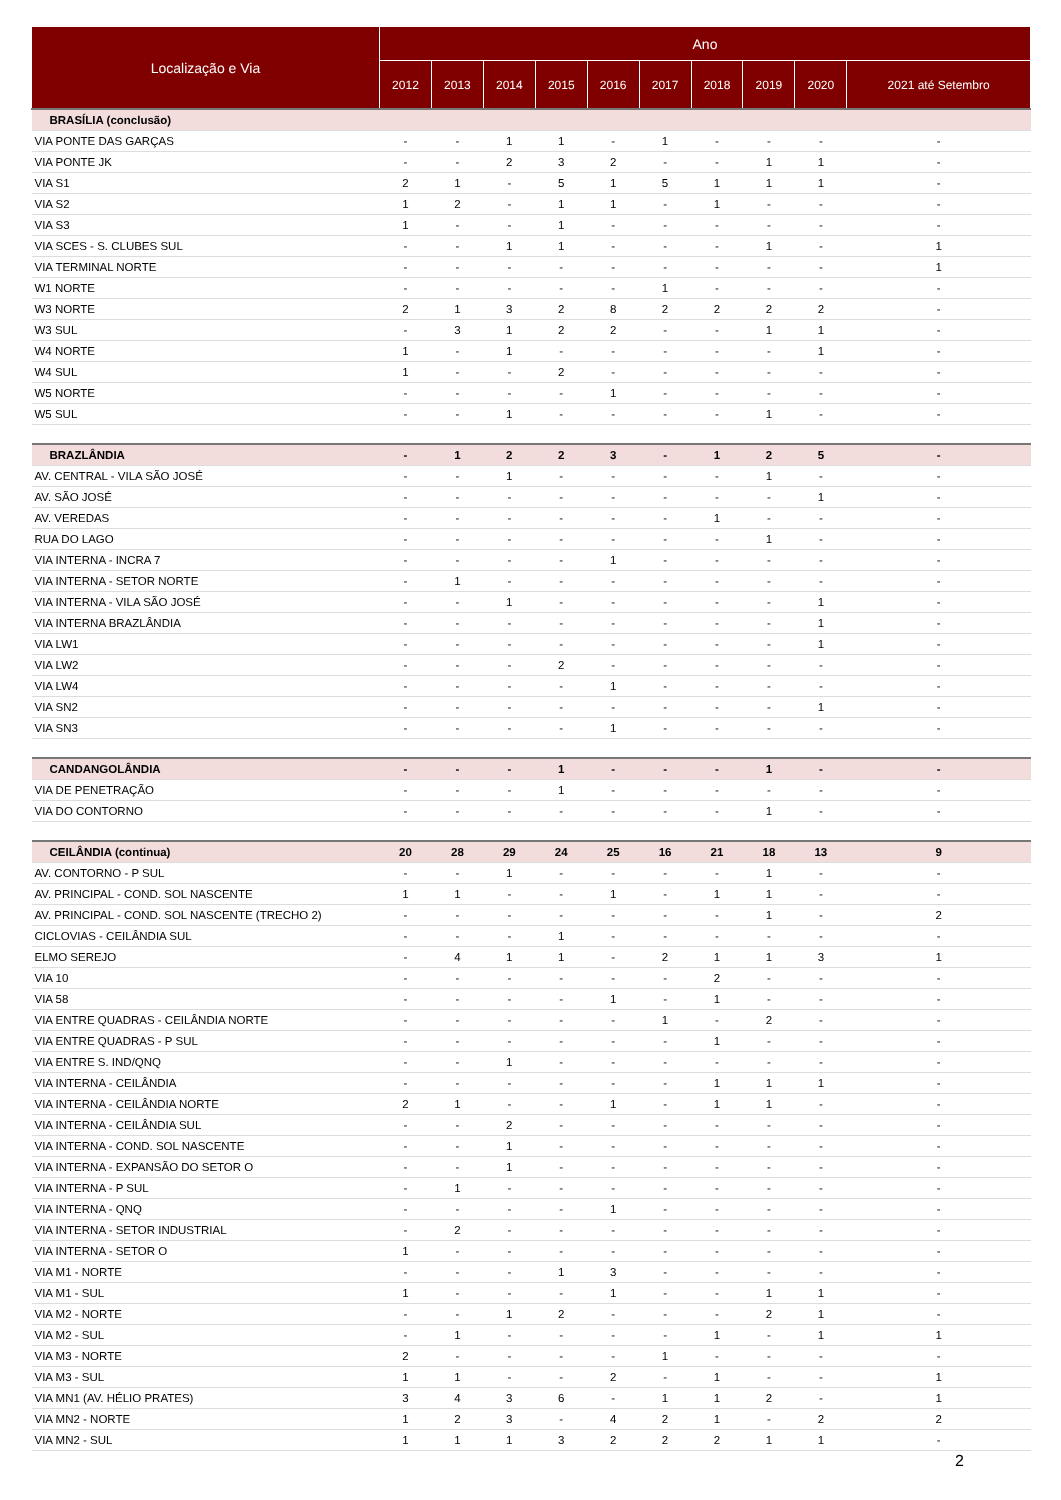| Localização e Via | Ano | | | | | | | | | |
| --- | --- | --- | --- | --- | --- | --- | --- | --- | --- | --- |
| | 2012 | 2013 | 2014 | 2015 | 2016 | 2017 | 2018 | 2019 | 2020 | 2021 até Setembro |
| BRASÍLIA (conclusão) | | | | | | | | | | |
| VIA PONTE DAS GARÇAS | - | - | 1 | 1 | - | 1 | - | - | - | - |
| VIA PONTE JK | - | - | 2 | 3 | 2 | - | - | 1 | 1 | - |
| VIA S1 | 2 | 1 | - | 5 | 1 | 5 | 1 | 1 | 1 | - |
| VIA S2 | 1 | 2 | - | 1 | 1 | - | 1 | - | - | - |
| VIA S3 | 1 | - | - | 1 | - | - | - | - | - | - |
| VIA SCES - S. CLUBES SUL | - | - | 1 | 1 | - | - | - | 1 | - | 1 |
| VIA TERMINAL NORTE | - | - | - | - | - | - | - | - | - | 1 |
| W1 NORTE | - | - | - | - | - | 1 | - | - | - | - |
| W3 NORTE | 2 | 1 | 3 | 2 | 8 | 2 | 2 | 2 | 2 | - |
| W3 SUL | - | 3 | 1 | 2 | 2 | - | - | 1 | 1 | - |
| W4 NORTE | 1 | - | 1 | - | - | - | - | - | 1 | - |
| W4 SUL | 1 | - | - | 2 | - | - | - | - | - | - |
| W5 NORTE | - | - | - | - | 1 | - | - | - | - | - |
| W5 SUL | - | - | 1 | - | - | - | - | 1 | - | - |
| BRAZLÂNDIA | - | 1 | 2 | 2 | 3 | - | 1 | 2 | 5 | - |
| AV. CENTRAL - VILA SÃO JOSÉ | - | - | 1 | - | - | - | - | 1 | - | - |
| AV. SÃO JOSÉ | - | - | - | - | - | - | - | - | 1 | - |
| AV. VEREDAS | - | - | - | - | - | - | 1 | - | - | - |
| RUA DO LAGO | - | - | - | - | - | - | - | 1 | - | - |
| VIA INTERNA - INCRA 7 | - | - | - | - | 1 | - | - | - | - | - |
| VIA INTERNA - SETOR NORTE | - | 1 | - | - | - | - | - | - | - | - |
| VIA INTERNA - VILA SÃO JOSÉ | - | - | 1 | - | - | - | - | - | 1 | - |
| VIA INTERNA BRAZLÂNDIA | - | - | - | - | - | - | - | - | 1 | - |
| VIA LW1 | - | - | - | - | - | - | - | - | 1 | - |
| VIA LW2 | - | - | - | 2 | - | - | - | - | - | - |
| VIA LW4 | - | - | - | - | 1 | - | - | - | - | - |
| VIA SN2 | - | - | - | - | - | - | - | - | 1 | - |
| VIA SN3 | - | - | - | - | 1 | - | - | - | - | - |
| CANDANGOLÂNDIA | - | - | - | 1 | - | - | - | 1 | - | - |
| VIA DE PENETRAÇÃO | - | - | - | 1 | - | - | - | - | - | - |
| VIA DO CONTORNO | - | - | - | - | - | - | - | 1 | - | - |
| CEILÂNDIA (continua) | 20 | 28 | 29 | 24 | 25 | 16 | 21 | 18 | 13 | 9 |
| AV. CONTORNO - P SUL | - | - | 1 | - | - | - | - | 1 | - | - |
| AV. PRINCIPAL - COND. SOL NASCENTE | 1 | 1 | - | - | 1 | - | 1 | 1 | - | - |
| AV. PRINCIPAL - COND. SOL NASCENTE (TRECHO 2) | - | - | - | - | - | - | - | 1 | - | 2 |
| CICLOVIAS - CEILÂNDIA SUL | - | - | - | 1 | - | - | - | - | - | - |
| ELMO SEREJO | - | 4 | 1 | 1 | - | 2 | 1 | 1 | 3 | 1 |
| VIA 10 | - | - | - | - | - | - | 2 | - | - | - |
| VIA 58 | - | - | - | - | 1 | - | 1 | - | - | - |
| VIA ENTRE QUADRAS - CEILÂNDIA NORTE | - | - | - | - | - | 1 | - | 2 | - | - |
| VIA ENTRE QUADRAS - P SUL | - | - | - | - | - | - | 1 | - | - | - |
| VIA ENTRE S. IND/QNQ | - | - | 1 | - | - | - | - | - | - | - |
| VIA INTERNA - CEILÂNDIA | - | - | - | - | - | - | 1 | 1 | 1 | - |
| VIA INTERNA - CEILÂNDIA NORTE | 2 | 1 | - | - | 1 | - | 1 | 1 | - | - |
| VIA INTERNA - CEILÂNDIA SUL | - | - | 2 | - | - | - | - | - | - | - |
| VIA INTERNA - COND. SOL NASCENTE | - | - | 1 | - | - | - | - | - | - | - |
| VIA INTERNA - EXPANSÃO DO SETOR O | - | - | 1 | - | - | - | - | - | - | - |
| VIA INTERNA - P SUL | - | 1 | - | - | - | - | - | - | - | - |
| VIA INTERNA - QNQ | - | - | - | - | 1 | - | - | - | - | - |
| VIA INTERNA - SETOR INDUSTRIAL | - | 2 | - | - | - | - | - | - | - | - |
| VIA INTERNA - SETOR O | 1 | - | - | - | - | - | - | - | - | - |
| VIA M1 - NORTE | - | - | - | 1 | 3 | - | - | - | - | - |
| VIA M1 - SUL | 1 | - | - | - | 1 | - | - | 1 | 1 | - |
| VIA M2 - NORTE | - | - | 1 | 2 | - | - | - | 2 | 1 | - |
| VIA M2 - SUL | - | 1 | - | - | - | - | 1 | - | 1 | 1 |
| VIA M3 - NORTE | 2 | - | - | - | - | 1 | - | - | - | - |
| VIA M3 - SUL | 1 | 1 | - | - | 2 | - | 1 | - | - | 1 |
| VIA MN1 (AV. HÉLIO PRATES) | 3 | 4 | 3 | 6 | - | 1 | 1 | 2 | - | 1 |
| VIA MN2 - NORTE | 1 | 2 | 3 | - | 4 | 2 | 1 | - | 2 | 2 |
| VIA MN2 - SUL | 1 | 1 | 1 | 3 | 2 | 2 | 2 | 1 | 1 | - |
2